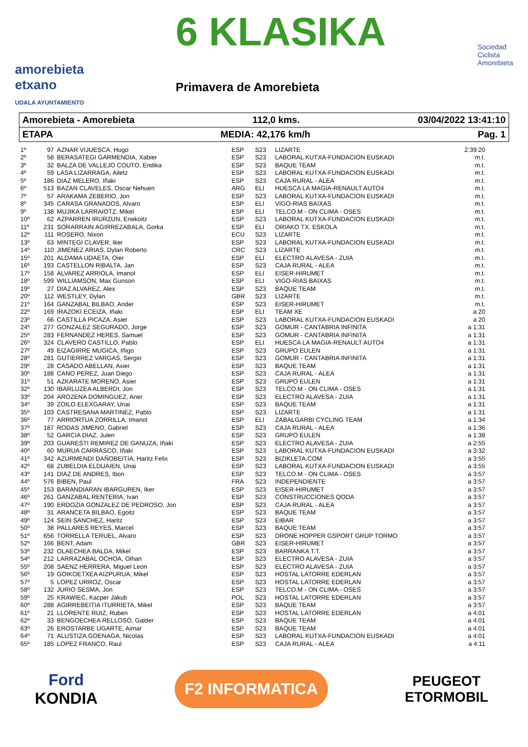amorebieta
etxano
UDALA AYUNTAMIENTO
6 KLASIKA
Primavera de Amorebieta
Sociedad
Ciclista
Amorebieta
Amorebieta - Amorebieta 112,0 kms. 03/04/2022 13:41:10
ETAPA MEDIA: 42,176 km/h Pag. 1
| 1º | 97 | AZNAR VIJUESCA, Hugo | ESP | S23 | LIZARTE | 2:39:20 |
| 2º | 58 | BERASATEGI GARMENDIA, Xabier | ESP | S23 | LABORAL KUTXA-FUNDACION EUSKADI | m.t. |
| 3º | 32 | BALZA DE VALLEJO COUTO, Endika | ESP | S23 | BAQUE TEAM | m.t. |
| 4º | 59 | LASA LIZARRAGA, Ailetz | ESP | S23 | LABORAL KUTXA-FUNDACION EUSKADI | m.t. |
| 5º | 186 | DIAZ MELERO, Iñaki | ESP | S23 | CAJA RURAL - ALEA | m.t. |
| 6º | 513 | BAZAN CLAVELES, Oscar Nehuen | ARG | ELI | HUESCA LA MAGIA-RENAULT AUTO4 | m.t. |
| 7º | 57 | ARAKAMA ZEBERIO, Jon | ESP | S23 | LABORAL KUTXA-FUNDACION EUSKADI | m.t. |
| 8º | 345 | CARASA GRANADOS, Alvaro | ESP | ELI | VIGO-RIAS BAIXAS | m.t. |
| 9º | 138 | MUJIKA LARRAIOTZ, Mikel | ESP | ELI | TELCO.M - ON CLIMA - OSES | m.t. |
| 10º | 62 | AZPARREN IRURZUN, Enekoitz | ESP | S23 | LABORAL KUTXA-FUNDACION EUSKADI | m.t. |
| 11º | 231 | SORARRAIN AGIRREZABALA, Gorka | ESP | ELI | ORIAKO TX. ESKOLA | m.t. |
| 12º | 111 | ROSERO, Nixon | ECU | S23 | LIZARTE | m.t. |
| 13º | 63 | MINTEGI CLAVER, Iker | ESP | S23 | LABORAL KUTXA-FUNDACION EUSKADI | m.t. |
| 14º | 110 | JIMENEZ ARIAS, Dylan Roberto | CRC | S23 | LIZARTE | m.t. |
| 15º | 201 | ALDAMA UDAETA, Oier | ESP | ELI | ELECTRO ALAVESA - ZUIA | m.t. |
| 16º | 193 | CASTELLON RIBALTA, Jan | ESP | S23 | CAJA RURAL - ALEA | m.t. |
| 17º | 158 | ALVAREZ ARRIOLA, Imanol | ESP | ELI | EISER-HIRUMET | m.t. |
| 18º | 599 | WILLIAMSON, Max Gunson | ESP | ELI | VIGO-RIAS BAIXAS | m.t. |
| 19º | 27 | DIAZ ALVAREZ, Alex | ESP | S23 | BAQUE TEAM | m.t. |
| 20º | 112 | WESTLEY, Dylan | GBR | S23 | LIZARTE | m.t. |
| 21º | 164 | GANZABAL BILBAO, Ander | ESP | S23 | EISER-HIRUMET | m.t. |
| 22º | 169 | IRAZOKI ECEIZA, Iñaki | ESP | ELI | TEAM XE | a 20 |
| 23º | 66 | CASTILLA PICAZA, Asier | ESP | S23 | LABORAL KUTXA-FUNDACION EUSKADI | a 20 |
| 24º | 277 | GONZALEZ SEGURADO, Jorge | ESP | S23 | GOMUR - CANTABRIA INFINITA | a 1:31 |
| 25º | 283 | FERNANDEZ HERES, Samuel | ESP | S23 | GOMUR - CANTABRIA INFINITA | a 1:31 |
| 26º | 324 | CLAVERO CASTILLO, Pablo | ESP | ELI | HUESCA LA MAGIA-RENAULT AUTO4 | a 1:31 |
| 27º | 49 | EIZAGIRRE MUGICA, Iñigo | ESP | S23 | GRUPO EULEN | a 1:31 |
| 28º | 281 | GUTIERREZ VARGAS, Sergio | ESP | S23 | GOMUR - CANTABRIA INFINITA | a 1:31 |
| 29º | 28 | CASADO ABELLAN, Axier | ESP | S23 | BAQUE TEAM | a 1:31 |
| 30º | 188 | CANO PEREZ, Juan Diego | ESP | S23 | CAJA RURAL - ALEA | a 1:31 |
| 31º | 51 | AZKARATE MORENO, Asier | ESP | S23 | GRUPO EULEN | a 1:31 |
| 32º | 130 | IBARLUZEA ALBERDI, Jon | ESP | S23 | TELCO.M - ON CLIMA - OSES | a 1:31 |
| 33º | 204 | AROZENA DOMINGUEZ, Aner | ESP | S23 | ELECTRO ALAVESA - ZUIA | a 1:31 |
| 34º | 39 | ZOILO ELEXGARAY, Unai | ESP | S23 | BAQUE TEAM | a 1:31 |
| 35º | 103 | CASTRESANA MARTINEZ, Pablo | ESP | S23 | LIZARTE | a 1:31 |
| 36º | 77 | ARRIORTUA ZORRILLA, Imanol | ESP | ELI | ZABALGARBI CYCLING TEAM | a 1:34 |
| 37º | 187 | RODAS JIMENO, Gabriel | ESP | S23 | CAJA RURAL - ALEA | a 1:36 |
| 38º | 52 | GARCIA DIAZ, Julen | ESP | S23 | GRUPO EULEN | a 1:38 |
| 39º | 203 | GUARESTI REMIREZ DE GANUZA, Iñaki | ESP | S23 | ELECTRO ALAVESA - ZUIA | a 2:55 |
| 40º | 60 | MURUA CARRASCO, Iñaki | ESP | S23 | LABORAL KUTXA-FUNDACION EUSKADI | a 3:32 |
| 41º | 342 | AZURMENDI DAÑOBEITIA, Haritz Felix | ESP | S23 | BIZIKLETA.COM | a 3:55 |
| 42º | 68 | ZUBELDIA ELDUAIEN, Unai | ESP | S23 | LABORAL KUTXA-FUNDACION EUSKADI | a 3:55 |
| 43º | 141 | DIAZ DE ANDRES, Ibon | ESP | S23 | TELCO.M - ON CLIMA - OSES | a 3:57 |
| 44º | 576 | BIBEN, Paul | FRA | S23 | INDEPENDIENTE | a 3:57 |
| 45º | 153 | BARANDIARAN IBARGUREN, Iker | ESP | S23 | EISER-HIRUMET | a 3:57 |
| 46º | 261 | GANZABAL RENTERIA, Ivan | ESP | S23 | CONSTRUCCIONES QODA | a 3:57 |
| 47º | 190 | ERDOZIA GONZALEZ DE PEDROSO, Jon | ESP | S23 | CAJA RURAL - ALEA | a 3:57 |
| 48º | 31 | ARANCETA BILBAO, Egoitz | ESP | S23 | BAQUE TEAM | a 3:57 |
| 49º | 124 | SEIN SANCHEZ, Haritz | ESP | S23 | EIBAR | a 3:57 |
| 50º | 38 | PALLARES REYES, Marcel | ESP | S23 | BAQUE TEAM | a 3:57 |
| 51º | 656 | TORRELLA TERUEL, Alvaro | ESP | S23 | DRONE HOPPER GSPORT GRUP TORMO | a 3:57 |
| 52º | 166 | BENT, Adam | GBR | S23 | EISER-HIRUMET | a 3:57 |
| 53º | 232 | OLAECHEA BALDA, Mikel | ESP | S23 | BARRANKA T.T. | a 3:57 |
| 54º | 212 | LARRAZABAL OCHOA, Oihan | ESP | S23 | ELECTRO ALAVESA - ZUIA | a 3:57 |
| 55º | 208 | SAENZ HERRERA, Miguel Leon | ESP | S23 | ELECTRO ALAVESA - ZUIA | a 3:57 |
| 56º | 19 | GOIKOETXEA AIZPURUA, Mikel | ESP | S23 | HOSTAL LATORRE EDERLAN | a 3:57 |
| 57º | 5 | LOPEZ URROZ, Oscar | ESP | S23 | HOSTAL LATORRE EDERLAN | a 3:57 |
| 58º | 132 | JURIO SESMA, Jon | ESP | S23 | TELCO.M - ON CLIMA - OSES | a 3:57 |
| 59º | 25 | KRAWIEC, Kacper Jakub | POL | S23 | HOSTAL LATORRE EDERLAN | a 3:57 |
| 60º | 288 | AGIRREBEITIA ITURRIETA, Mikel | ESP | S23 | BAQUE TEAM | a 3:57 |
| 61º | 21 | LLORENTE RUIZ, Ruben | ESP | S23 | HOSTAL LATORRE EDERLAN | a 4:01 |
| 62º | 33 | BENGOECHEA RELLOSO, Galder | ESP | S23 | BAQUE TEAM | a 4:01 |
| 63º | 26 | EROSTARBE UGARTE, Aimar | ESP | S23 | BAQUE TEAM | a 4:01 |
| 64º | 71 | ALUSTIZA GOENAGA, Nicolas | ESP | S23 | LABORAL KUTXA-FUNDACION EUSKADI | a 4:01 |
| 65º | 185 | LOPEZ FRANCO, Raul | ESP | S23 | CAJA RURAL - ALEA | a 4:11 |
Ford
KONDIA
F2 INFORMATICA
PEUGEOT
ETORMOBIL